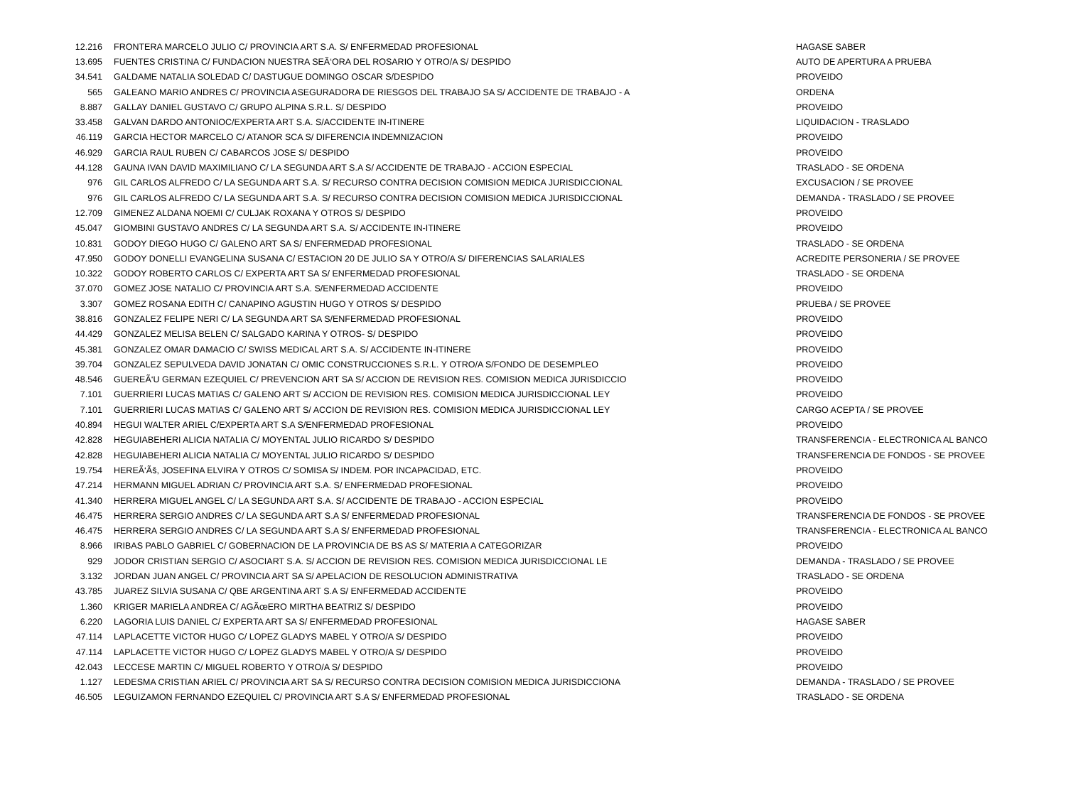| 12.216 | FRONTERA MARCELO JULIO C/ PROVINCIA ART S.A. S/ ENFERMEDAD PROFESIONAL | HAGASE SABER |
| 13.695 | FUENTES CRISTINA C/ FUNDACION NUESTRA SEÃ‘ORA DEL ROSARIO Y OTRO/A S/ DESPIDO | AUTO DE APERTURA A PRUEBA |
| 34.541 | GALDAME NATALIA SOLEDAD C/ DASTUGUE DOMINGO OSCAR S/DESPIDO | PROVEIDO |
| 565 | GALEANO MARIO ANDRES C/ PROVINCIA ASEGURADORA DE RIESGOS DEL TRABAJO SA S/ ACCIDENTE DE TRABAJO - A | ORDENA |
| 8.887 | GALLAY DANIEL GUSTAVO C/ GRUPO ALPINA S.R.L. S/ DESPIDO | PROVEIDO |
| 33.458 | GALVAN DARDO ANTONIOC/EXPERTA ART S.A. S/ACCIDENTE IN-ITINERE | LIQUIDACION - TRASLADO |
| 46.119 | GARCIA HECTOR MARCELO C/ ATANOR SCA S/ DIFERENCIA INDEMNIZACION | PROVEIDO |
| 46.929 | GARCIA RAUL RUBEN C/ CABARCOS JOSE S/ DESPIDO | PROVEIDO |
| 44.128 | GAUNA IVAN DAVID MAXIMILIANO C/ LA SEGUNDA ART S.A S/ ACCIDENTE DE TRABAJO - ACCION ESPECIAL | TRASLADO - SE ORDENA |
| 976 | GIL CARLOS ALFREDO C/ LA SEGUNDA ART S.A. S/ RECURSO CONTRA DECISION COMISION MEDICA JURISDICCIONAL | EXCUSACION / SE PROVEE |
| 976 | GIL CARLOS ALFREDO C/ LA SEGUNDA ART S.A. S/ RECURSO CONTRA DECISION COMISION MEDICA JURISDICCIONAL | DEMANDA - TRASLADO / SE PROVEE |
| 12.709 | GIMENEZ ALDANA NOEMI C/ CULJAK ROXANA Y OTROS S/ DESPIDO | PROVEIDO |
| 45.047 | GIOMBINI GUSTAVO ANDRES C/ LA SEGUNDA ART S.A. S/ ACCIDENTE IN-ITINERE | PROVEIDO |
| 10.831 | GODOY DIEGO HUGO C/ GALENO ART SA S/ ENFERMEDAD PROFESIONAL | TRASLADO - SE ORDENA |
| 47.950 | GODOY DONELLI EVANGELINA SUSANA C/ ESTACION 20 DE JULIO SA Y OTRO/A S/ DIFERENCIAS SALARIALES | ACREDITE PERSONERIA / SE PROVEE |
| 10.322 | GODOY ROBERTO CARLOS C/ EXPERTA ART SA S/ ENFERMEDAD PROFESIONAL | TRASLADO - SE ORDENA |
| 37.070 | GOMEZ JOSE NATALIO C/ PROVINCIA ART S.A. S/ENFERMEDAD ACCIDENTE | PROVEIDO |
| 3.307 | GOMEZ ROSANA EDITH C/ CANAPINO AGUSTIN HUGO Y OTROS S/ DESPIDO | PRUEBA / SE PROVEE |
| 38.816 | GONZALEZ FELIPE NERI C/ LA SEGUNDA ART SA S/ENFERMEDAD PROFESIONAL | PROVEIDO |
| 44.429 | GONZALEZ MELISA BELEN C/ SALGADO KARINA Y OTROS- S/ DESPIDO | PROVEIDO |
| 45.381 | GONZALEZ OMAR DAMACIO C/ SWISS MEDICAL ART S.A. S/ ACCIDENTE IN-ITINERE | PROVEIDO |
| 39.704 | GONZALEZ SEPULVEDA DAVID JONATAN C/ OMIC CONSTRUCCIONES S.R.L. Y OTRO/A S/FONDO DE DESEMPLEO | PROVEIDO |
| 48.546 | GUEREÃ‘U GERMAN EZEQUIEL C/ PREVENCION ART SA S/ ACCION DE REVISION RES. COMISION MEDICA JURISDICCIO | PROVEIDO |
| 7.101 | GUERRIERI LUCAS MATIAS C/ GALENO ART S/ ACCION DE REVISION RES. COMISION MEDICA JURISDICCIONAL LEY | PROVEIDO |
| 7.101 | GUERRIERI LUCAS MATIAS C/ GALENO ART S/ ACCION DE REVISION RES. COMISION MEDICA JURISDICCIONAL LEY | CARGO ACEPTA / SE PROVEE |
| 40.894 | HEGUI WALTER ARIEL C/EXPERTA ART S.A S/ENFERMEDAD PROFESIONAL | PROVEIDO |
| 42.828 | HEGUIABEHERI ALICIA NATALIA C/ MOYENTAL JULIO RICARDO S/ DESPIDO | TRANSFERENCIA - ELECTRONICA AL BANCO |
| 42.828 | HEGUIABEHERI ALICIA NATALIA C/ MOYENTAL JULIO RICARDO S/ DESPIDO | TRANSFERENCIA DE FONDOS - SE PROVEE |
| 19.754 | HEREÃ‘Ãš, JOSEFINA ELVIRA Y OTROS C/ SOMISA S/ INDEM. POR INCAPACIDAD, ETC. | PROVEIDO |
| 47.214 | HERMANN MIGUEL ADRIAN C/ PROVINCIA ART S.A. S/ ENFERMEDAD PROFESIONAL | PROVEIDO |
| 41.340 | HERRERA MIGUEL ANGEL C/ LA SEGUNDA ART S.A. S/ ACCIDENTE DE TRABAJO - ACCION ESPECIAL | PROVEIDO |
| 46.475 | HERRERA SERGIO ANDRES C/ LA SEGUNDA ART S.A S/ ENFERMEDAD PROFESIONAL | TRANSFERENCIA DE FONDOS - SE PROVEE |
| 46.475 | HERRERA SERGIO ANDRES C/ LA SEGUNDA ART S.A S/ ENFERMEDAD PROFESIONAL | TRANSFERENCIA - ELECTRONICA AL BANCO |
| 8.966 | IRIBAS PABLO GABRIEL C/ GOBERNACION DE LA PROVINCIA DE BS AS S/ MATERIA A CATEGORIZAR | PROVEIDO |
| 929 | JODOR CRISTIAN SERGIO C/ ASOCIART S.A. S/ ACCION DE REVISION RES. COMISION MEDICA JURISDICCIONAL LE | DEMANDA - TRASLADO / SE PROVEE |
| 3.132 | JORDAN JUAN ANGEL C/ PROVINCIA ART SA S/ APELACION DE RESOLUCION ADMINISTRATIVA | TRASLADO - SE ORDENA |
| 43.785 | JUAREZ SILVIA SUSANA C/ QBE ARGENTINA ART S.A S/ ENFERMEDAD ACCIDENTE | PROVEIDO |
| 1.360 | KRIGER MARIELA ANDREA C/ AGÃœERO MIRTHA BEATRIZ S/ DESPIDO | PROVEIDO |
| 6.220 | LAGORIA LUIS DANIEL C/ EXPERTA ART SA S/ ENFERMEDAD PROFESIONAL | HAGASE SABER |
| 47.114 | LAPLACETTE VICTOR HUGO C/ LOPEZ GLADYS MABEL Y OTRO/A S/ DESPIDO | PROVEIDO |
| 47.114 | LAPLACETTE VICTOR HUGO C/ LOPEZ GLADYS MABEL Y OTRO/A S/ DESPIDO | PROVEIDO |
| 42.043 | LECCESE MARTIN C/ MIGUEL ROBERTO Y OTRO/A S/ DESPIDO | PROVEIDO |
| 1.127 | LEDESMA CRISTIAN ARIEL C/ PROVINCIA ART SA S/ RECURSO CONTRA DECISION COMISION MEDICA JURISDICCIONA | DEMANDA - TRASLADO / SE PROVEE |
| 46.505 | LEGUIZAMON FERNANDO EZEQUIEL C/ PROVINCIA ART S.A S/ ENFERMEDAD PROFESIONAL | TRASLADO - SE ORDENA |